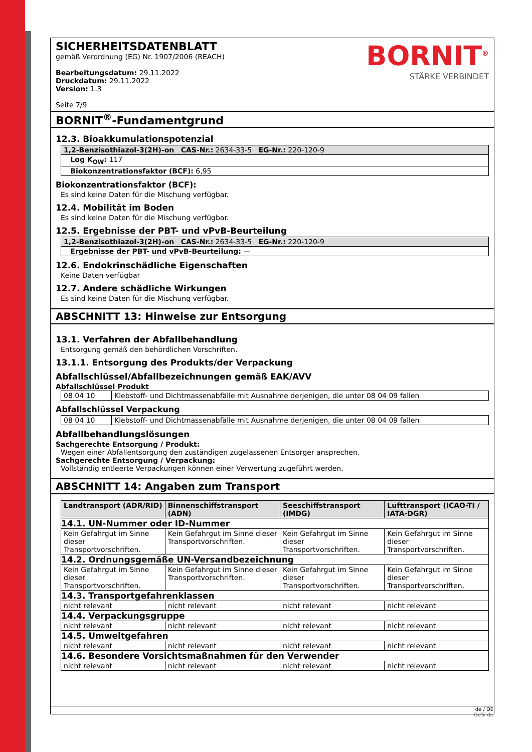SICHERHEITSDATENBLATT
gemäß Verordnung (EG) Nr. 1907/2006 (REACH)
Bearbeitungsdatum: 29.11.2022
Druckdatum: 29.11.2022
Version: 1.3
Seite 7/9
BORNIT<sup>®</sup>
STÄRKE VERBINDET
BORNIT<sup>®</sup>-Fundamentgrund
12.3. Bioakkumulationspotenzial
| 1,2-Benzisothiazol-3(2H)-on CAS-Nr.: 2634-33-5 EG-Nr.: 220-120-9 |
| Log K<sub>OW</sub>: 117 |
| Biokonzentrationsfaktor (BCF): 6,95 |
Biokonzentrationsfaktor (BCF):
Es sind keine Daten für die Mischung verfügbar.
12.4. Mobilität im Boden
Es sind keine Daten für die Mischung verfügbar.
12.5. Ergebnisse der PBT- und vPvB-Beurteilung
| 1,2-Benzisothiazol-3(2H)-on CAS-Nr.: 2634-33-5 EG-Nr.: 220-120-9 |
| Ergebnisse der PBT- und vPvB-Beurteilung: — |
12.6. Endokrinschädliche Eigenschaften
Keine Daten verfügbar
12.7. Andere schädliche Wirkungen
Es sind keine Daten für die Mischung verfügbar.
ABSCHNITT 13: Hinweise zur Entsorgung
13.1. Verfahren der Abfallbehandlung
Entsorgung gemäß den behördlichen Vorschriften.
13.1.1. Entsorgung des Produkts/der Verpackung
Abfallschlüssel/Abfallbezeichnungen gemäß EAK/AVV
Abfallschlüssel Produkt
| 08 04 10 | Klebstoff- und Dichtmassenabfälle mit Ausnahme derjenigen, die unter 08 04 09 fallen |
Abfallschlüssel Verpackung
| 08 04 10 | Klebstoff- und Dichtmassenabfälle mit Ausnahme derjenigen, die unter 08 04 09 fallen |
Abfallbehandlungslösungen
Sachgerechte Entsorgung / Produkt:
Wegen einer Abfallentsorgung den zuständigen zugelassenen Entsorger ansprechen.
Sachgerechte Entsorgung / Verpackung:
Vollständig entleerte Verpackungen können einer Verwertung zugeführt werden.
ABSCHNITT 14: Angaben zum Transport
| Landtransport (ADR/RID) | Binnenschiffstransport (ADN) | Seeschiffstransport (IMDG) | Lufttransport (ICAO-TI / IATA-DGR) |
| --- | --- | --- | --- |
| 14.1. UN-Nummer oder ID-Nummer | | | |
| Kein Gefahrgut im Sinne dieser Transportvorschriften. | Kein Gefahrgut im Sinne dieser Transportvorschriften. | Kein Gefahrgut im Sinne dieser Transportvorschriften. | Kein Gefahrgut im Sinne dieser Transportvorschriften. |
| 14.2. Ordnungsgemäße UN-Versandbezeichnung | | | |
| Kein Gefahrgut im Sinne dieser Transportvorschriften. | Kein Gefahrgut im Sinne dieser Transportvorschriften. | Kein Gefahrgut im Sinne dieser Transportvorschriften. | Kein Gefahrgut im Sinne dieser Transportvorschriften. |
| 14.3. Transportgefahrenklassen | | | |
| nicht relevant | nicht relevant | nicht relevant | nicht relevant |
| 14.4. Verpackungsgruppe | | | |
| nicht relevant | nicht relevant | nicht relevant | nicht relevant |
| 14.5. Umweltgefahren | | | |
| nicht relevant | nicht relevant | nicht relevant | nicht relevant |
| 14.6. Besondere Vorsichtsmaßnahmen für den Verwender | | | |
| nicht relevant | nicht relevant | nicht relevant | nicht relevant |
de / DE
GeSi.de